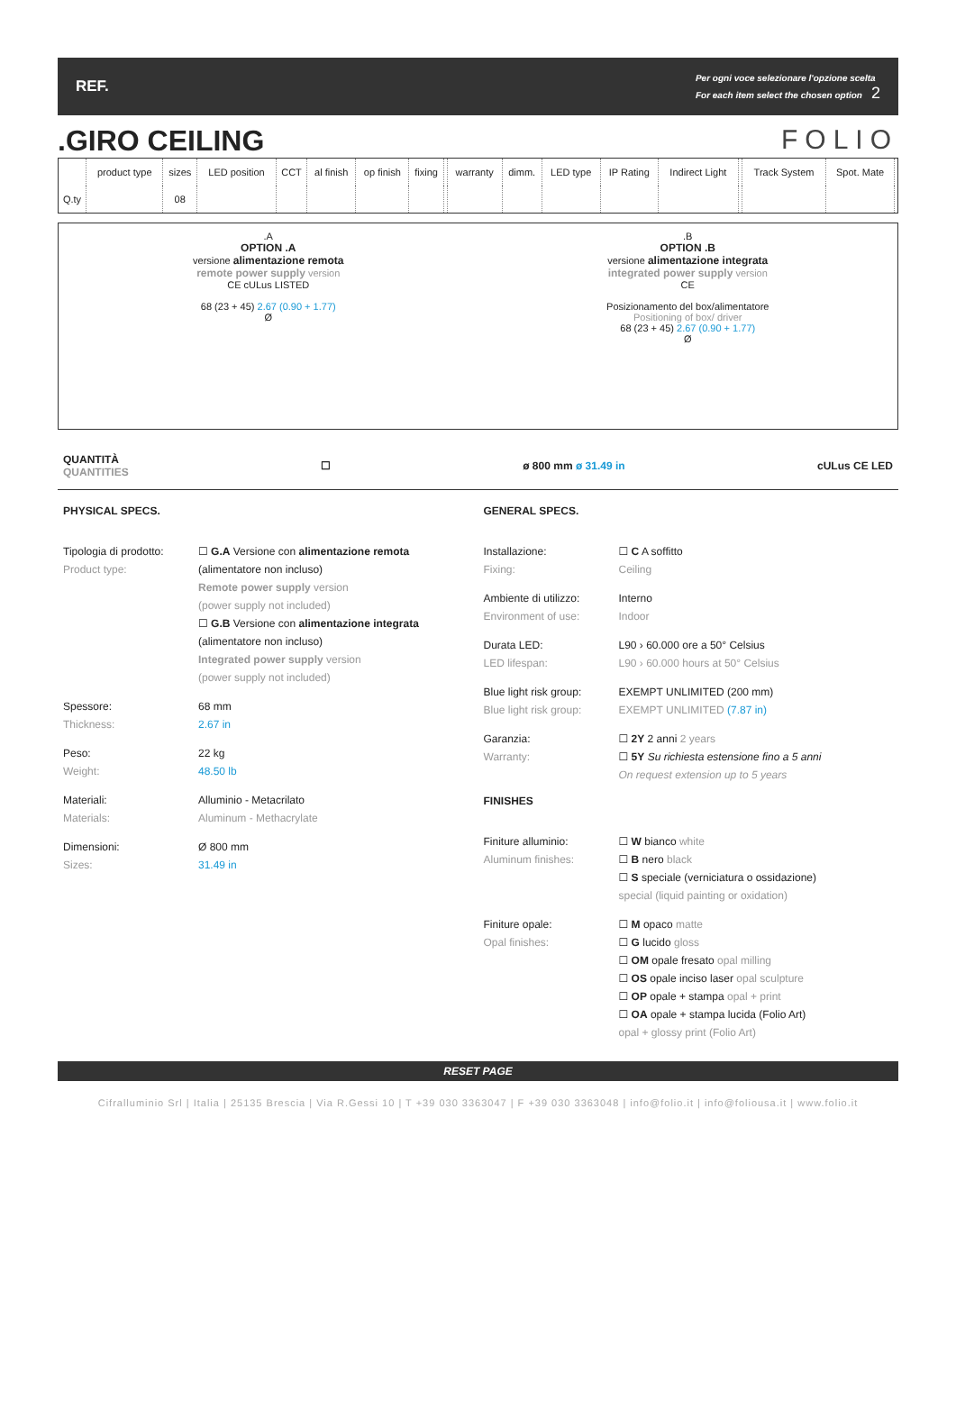REF.
Per ogni voce selezionare l'opzione scelta
For each item select the chosen option 2
.GIRO CEILING FOLIO
| | product type | sizes | LED position | CCT | al finish | op finish | fixing | | warranty | dimm. | LED type | IP Rating | Indirect Light | | Track System | Spot. Mate | |
| Q.ty | | 08 | | | | | | | | | | | | | | | |
.A
OPTION .A
versione alimentazione remota
remote power supply version
CE cULus LISTED
68 (23 + 45) 2.67 (0.90 + 1.77)
Ø
.B
OPTION .B
versione alimentazione integrata
integrated power supply version
CE
Posizionamento del box/alimentatore
Positioning of box/ driver
68 (23 + 45) 2.67 (0.90 + 1.77)
Ø
QUANTITÀ
QUANTITIES ☐ ø 800 mm ø 31.49 in cULus CE LED
PHYSICAL SPECS.
Tipologia di prodotto:
Product type:
☐ G.A Versione con alimentazione remota
(alimentatore non incluso)
Remote power supply version
(power supply not included)
☐ G.B Versione con alimentazione integrata
(alimentatore non incluso)
Integrated power supply version
(power supply not included)
Spessore:
Thickness:
68 mm
2.67 in
Peso:
Weight:
22 kg
48.50 lb
Materiali:
Materials:
Alluminio - Metacrilato
Aluminum - Methacrylate
Dimensioni:
Sizes:
Ø 800 mm
31.49 in
GENERAL SPECS.
Installazione:
Fixing:
☐ C A soffitto
Ceiling
Ambiente di utilizzo:
Environment of use:
Interno
Indoor
Durata LED:
LED lifespan:
L90 › 60.000 ore a 50° Celsius
L90 › 60.000 hours at 50° Celsius
Blue light risk group:
Blue light risk group:
EXEMPT UNLIMITED (200 mm)
EXEMPT UNLIMITED (7.87 in)
Garanzia:
Warranty:
☐ 2Y 2 anni 2 years
☐ 5Y Su richiesta estensione fino a 5 anni
On request extension up to 5 years
FINISHES
Finiture alluminio:
Aluminum finishes:
☐ W bianco white
☐ B nero black
☐ S speciale (verniciatura o ossidazione)
special (liquid painting or oxidation)
Finiture opale:
Opal finishes:
☐ M opaco matte
☐ G lucido gloss
☐ OM opale fresato opal milling
☐ OS opale inciso laser opal sculpture
☐ OP opale + stampa opal + print
☐ OA opale + stampa lucida (Folio Art)
opal + glossy print (Folio Art)
RESET PAGE
Cifralluminio Srl | Italia | 25135 Brescia | Via R.Gessi 10 | T +39 030 3363047 | F +39 030 3363048 | info@folio.it | info@foliousa.it | www.folio.it